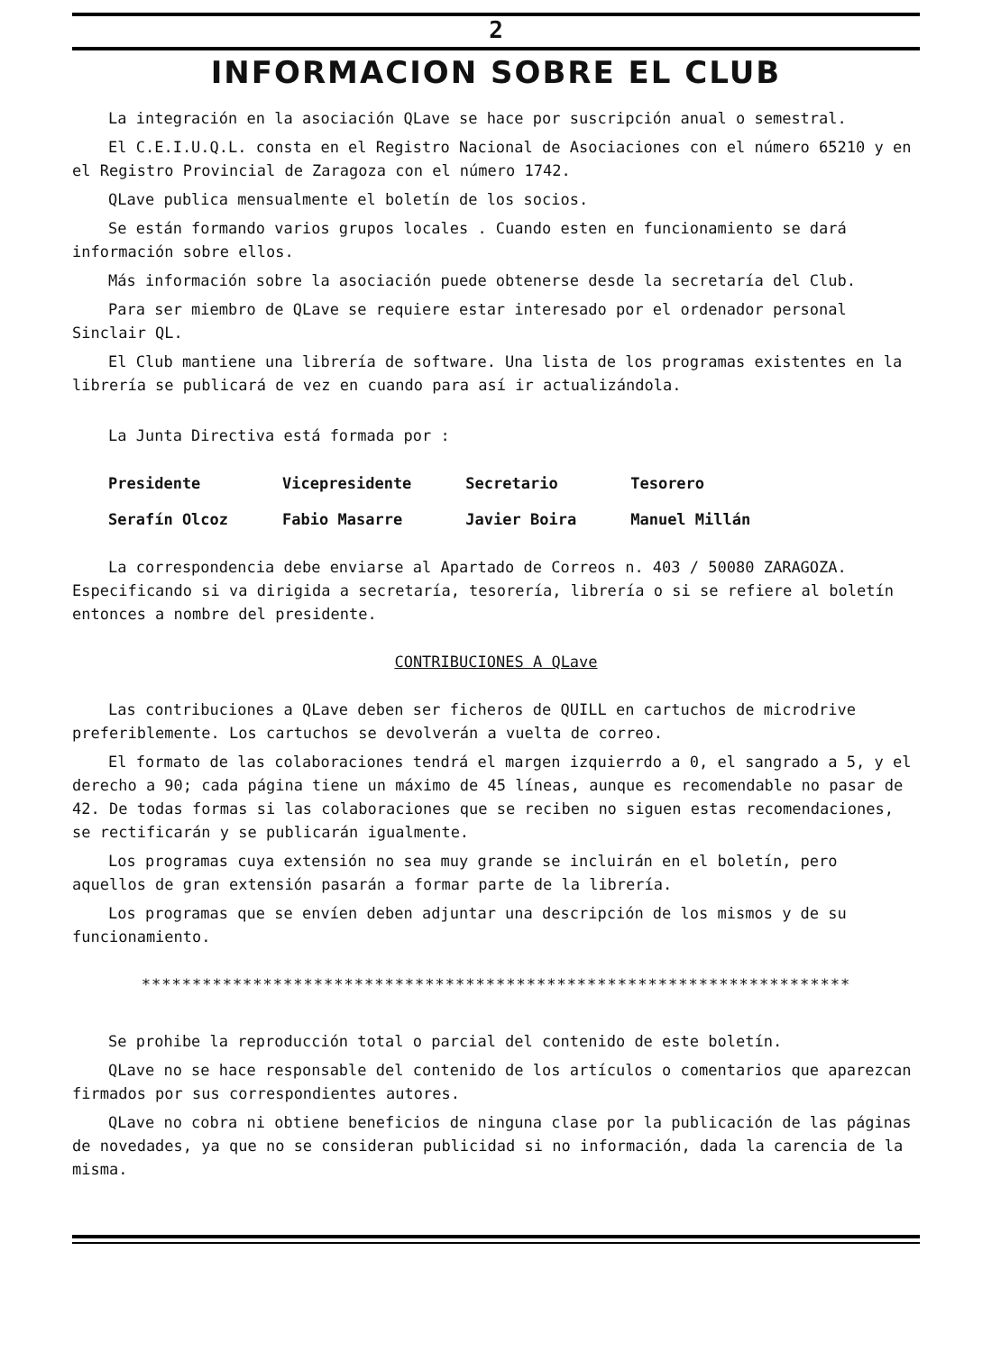2
INFORMACION SOBRE EL CLUB
La integración en la asociación QLave se hace por suscripción anual o semestral.
El C.E.I.U.Q.L. consta en el Registro Nacional de Asociaciones con el número 65210 y en el Registro Provincial de Zaragoza con el número 1742.
QLave publica mensualmente el boletín de los socios.
Se están formando varios grupos locales . Cuando esten en funcionamiento se dará información sobre ellos.
Más información sobre la asociación puede obtenerse desde la secretaría del Club.
Para ser miembro de QLave se requiere estar interesado por el ordenador personal Sinclair QL.
El Club mantiene una librería de software. Una lista de los programas existentes en la librería se publicará de vez en cuando para así ir actualizándola.
La Junta Directiva está formada por :
| Presidente | Vicepresidente | Secretario | Tesorero |
| Serafín Olcoz | Fabio Masarre | Javier Boira | Manuel Millán |
La correspondencia debe enviarse al Apartado de Correos n. 403 / 50080 ZARAGOZA. Especificando si va dirigida a secretaría, tesorería, librería o si se refiere al boletín entonces a nombre del presidente.
CONTRIBUCIONES A QLave
Las contribuciones a QLave deben ser ficheros de QUILL en cartuchos de microdrive preferiblemente. Los cartuchos se devolverán a vuelta de correo.
El formato de las colaboraciones tendrá el margen izquierrdo a 0, el sangrado a 5, y el derecho a 90; cada página tiene un máximo de 45 líneas, aunque es recomendable no pasar de 42. De todas formas si las colaboraciones que se reciben no siguen estas recomendaciones, se rectificarán y se publicarán igualmente.
Los programas cuya extensión no sea muy grande se incluirán en el boletín, pero aquellos de gran extensión pasarán a formar parte de la librería.
Los programas que se envíen deben adjuntar una descripción de los mismos y de su funcionamiento.
**********************************************************************
Se prohibe la reproducción total o parcial del contenido de este boletín.
QLave no se hace responsable del contenido de los artículos o comentarios que aparezcan firmados por sus correspondientes autores.
QLave no cobra ni obtiene beneficios de ninguna clase por la publicación de las páginas de novedades, ya que no se consideran publicidad si no información, dada la carencia de la misma.